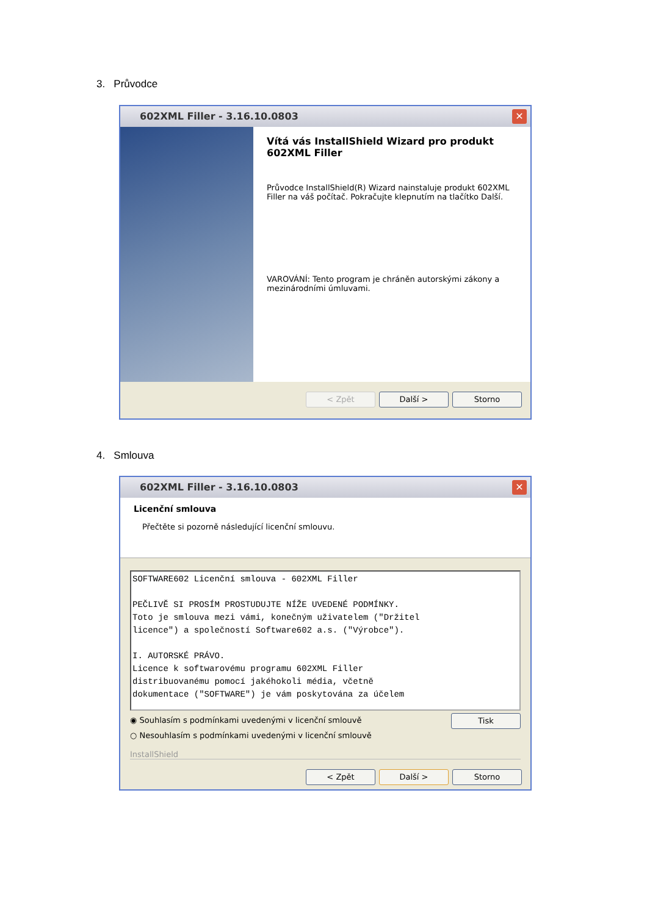3. Průvodce
602XML Filler - 3.16.10.0803
✕
Vítá vás InstallShield Wizard pro produkt 602XML Filler
Průvodce InstallShield(R) Wizard nainstaluje produkt 602XML Filler na váš počítač. Pokračujte klepnutím na tlačítko Další.
VAROVÁNÍ: Tento program je chráněn autorskými zákony a mezinárodními úmluvami.
< Zpět Další > Storno
4. Smlouva
602XML Filler - 3.16.10.0803
✕
Licenční smlouva
Přečtěte si pozorně následující licenční smlouvu.
SOFTWARE602 Licenční smlouva - 602XML Filler PEČLIVĚ SI PROSÍM PROSTUDUJTE NÍŽE UVEDENÉ PODMÍNKY. Toto je smlouva mezi vámi, konečným uživatelem ("Držitel licence") a společností Software602 a.s. ("Výrobce"). I. AUTORSKÉ PRÁVO. Licence k softwarovému programu 602XML Filler distribuovanému pomocí jakéhokoli média, včetně dokumentace ("SOFTWARE") je vám poskytována za účelem
◉ Souhlasím s podmínkami uvedenými v licenční smlouvě
○ Nesouhlasím s podmínkami uvedenými v licenční smlouvě
Tisk
InstallShield
< Zpět Další > Storno